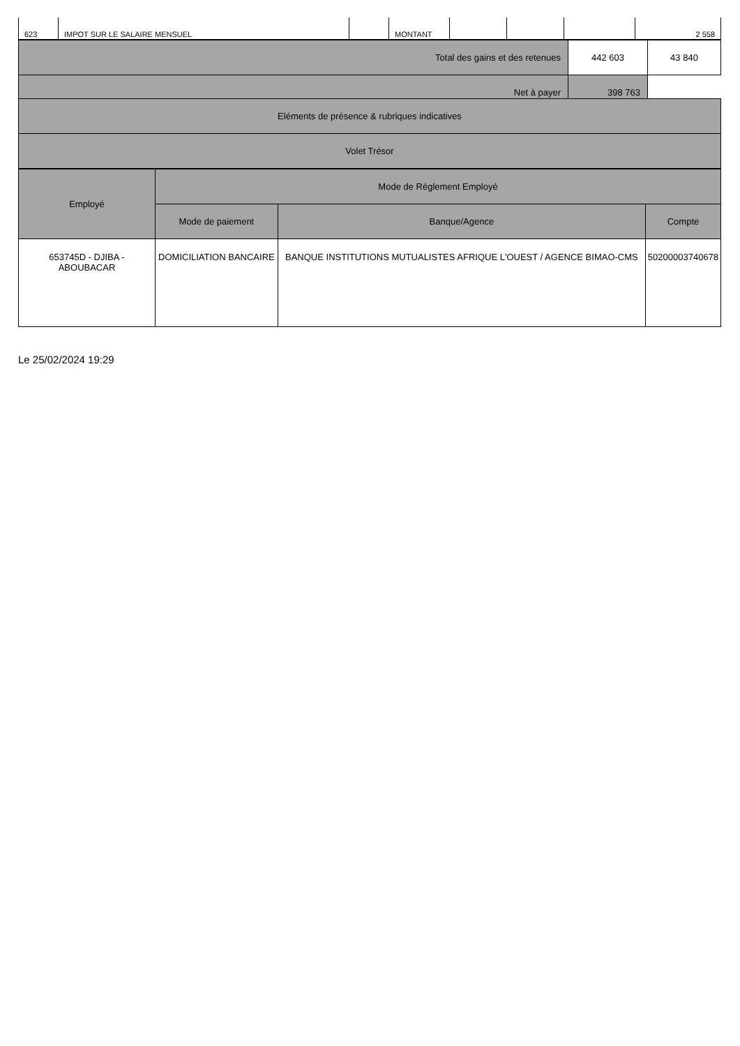| 623 | IMPOT SUR LE SALAIRE MENSUEL | | MONTANT | | | | 2 558 |
| Total des gains et des retenues | 442 603 | 43 840 |
| Net à payer | 398 763 | |
| Eléments de présence & rubriques indicatives | | |
| Volet Trésor | | |
| Employé | Mode de Réglement Employé | | |
| --- | --- | --- | --- |
| | Mode de paiement | Banque/Agence | Compte |
| 653745D - DJIBA - ABOUBACAR | DOMICILIATION BANCAIRE | BANQUE INSTITUTIONS MUTUALISTES AFRIQUE L'OUEST / AGENCE BIMAO-CMS | 50200003740678 |
Le 25/02/2024 19:29